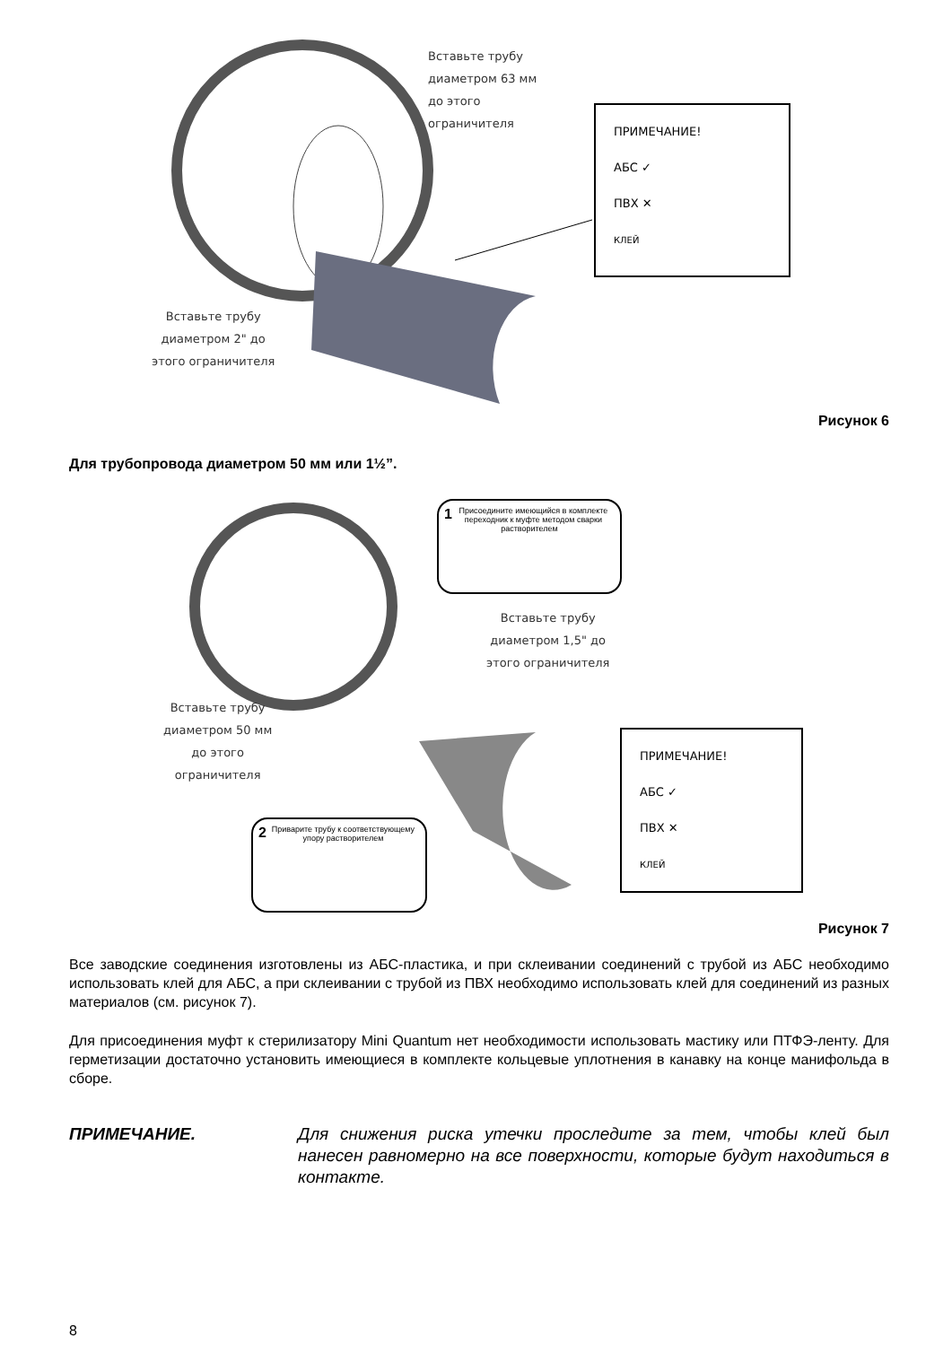Вставьте трубу
диаметром 63 мм
до этого
ограничителя
ПРИМЕЧАНИЕ!
АБС ✓
ПВХ ✕
КЛЕЙ
Вставьте трубу
диаметром 2" до
этого ограничителя
Рисунок 6
Для трубопровода диаметром 50 мм или 1½”.
1 Присоедините имеющийся в комплекте переходник к муфте методом сварки растворителем
Вставьте трубу
диаметром 1,5" до
этого ограничителя
Вставьте трубу
диаметром 50 мм
до этого
ограничителя
ПРИМЕЧАНИЕ!
АБС ✓
ПВХ ✕
КЛЕЙ
2 Приварите трубу к соответствующему упору растворителем
Рисунок 7
Все заводские соединения изготовлены из АБС-пластика, и при склеивании соединений с трубой из АБС необходимо использовать клей для АБС, а при склеивании с трубой из ПВХ необходимо использовать клей для соединений из разных материалов (см. рисунок 7).
Для присоединения муфт к стерилизатору Mini Quantum нет необходимости использовать мастику или ПТФЭ-ленту. Для герметизации достаточно установить имеющиеся в комплекте кольцевые уплотнения в канавку на конце манифольда в сборе.
ПРИМЕЧАНИЕ. Для снижения риска утечки проследите за тем, чтобы клей был нанесен равномерно на все поверхности, которые будут находиться в контакте.
8